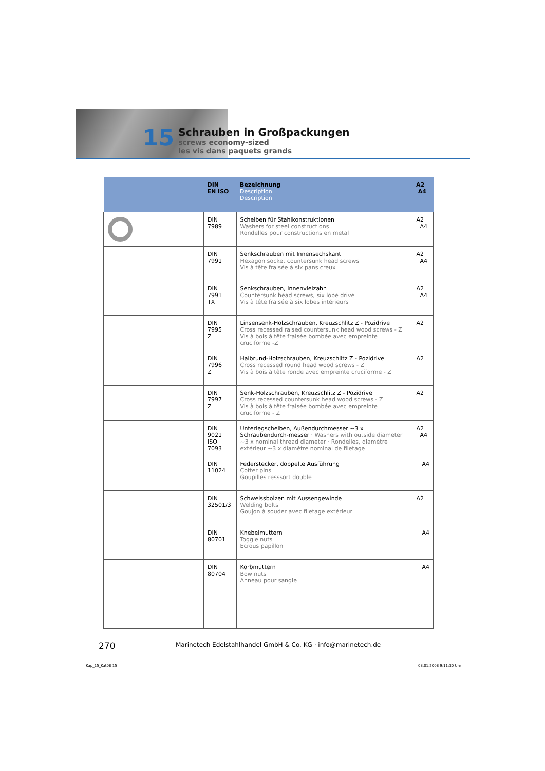15
Schrauben in Großpackungen
screws economy-sized
les vis dans paquets grands
| | DIN EN ISO | Bezeichnung Description Description | A2 A4 |
| --- | --- | --- | --- |
| | DIN 7989 | Scheiben für Stahlkonstruktionen Washers for steel constructions Rondelles pour constructions en metal | A2 A4 |
| | DIN 7991 | Senkschrauben mit Innensechskant Hexagon socket countersunk head screws Vis à tête fraisée à six pans creux | A2 A4 |
| | DIN 7991 TX | Senkschrauben, Innenvielzahn Countersunk head screws, six lobe drive Vis à tête fraisée à six lobes intérieurs | A2 A4 |
| | DIN 7995 Z | Linsensenk-Holzschrauben, Kreuzschlitz Z - Pozidrive Cross recessed raised countersunk head wood screws - Z Vis à bois à tête fraisée bombée avec empreinte cruciforme -Z | A2 |
| | DIN 7996 Z | Halbrund-Holzschrauben, Kreuzschlitz Z - Pozidrive Cross recessed round head wood screws - Z Vis à bois à tête ronde avec empreinte cruciforme - Z | A2 |
| | DIN 7997 Z | Senk-Holzschrauben, Kreuzschlitz Z - Pozidrive Cross recessed countersunk head wood screws - Z Vis à bois à tête fraisée bombée avec empreinte cruciforme - Z | A2 |
| | DIN 9021 ISO 7093 | Unterlegscheiben, Außendurchmesser ~3 x Schraubendurch-messer · Washers with outside diameter ~3 x nominal thread diameter · Rondelles, diamètre extérieur ~3 x diamètre nominal de filetage | A2 A4 |
| | DIN 11024 | Federstecker, doppelte Ausführung Cotter pins Goupilles resssort double | A4 |
| | DIN 32501/3 | Schweissbolzen mit Aussengewinde Welding bolts Goujon à souder avec filetage extérieur | A2 |
| | DIN 80701 | Knebelmuttern Toggle nuts Ecrous papillon | A4 |
| | DIN 80704 | Korbmuttern Bow nuts Anneau pour sangle | A4 |
270
Marinetech Edelstahlhandel GmbH & Co. KG · info@marinetech.de
Kap_15_Kat08 15 08.01.2008 9:11:30 Uhr